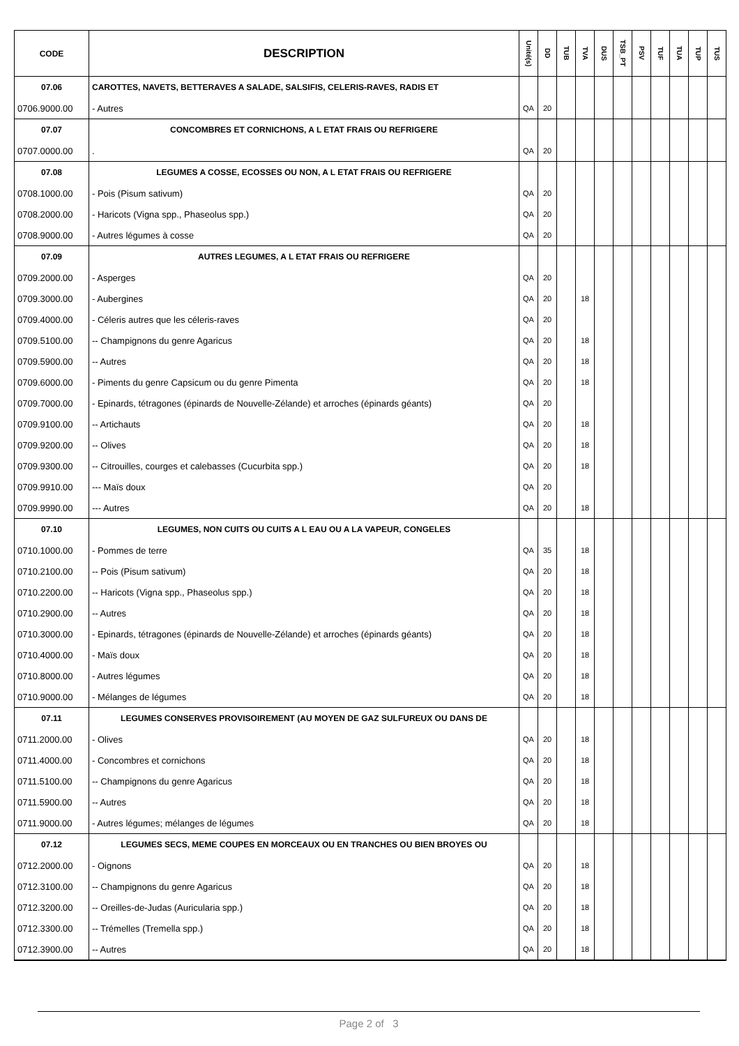| CODE | DESCRIPTION | Unité(s) | DD | TUB | TVA | DUS | TSB_PT | PSV | TUF | TUA | TUP | TUS |
| --- | --- | --- | --- | --- | --- | --- | --- | --- | --- | --- | --- | --- |
| 07.06 | CAROTTES, NAVETS, BETTERAVES A SALADE, SALSIFIS, CELERIS-RAVES, RADIS ET | | | | | | | | | | | |
| 0706.9000.00 | - Autres | QA | 20 | | | | | | | | | |
| 07.07 | CONCOMBRES ET CORNICHONS, A L ETAT FRAIS OU REFRIGERE | | | | | | | | | | | |
| 0707.0000.00 | . | QA | 20 | | | | | | | | | |
| 07.08 | LEGUMES A COSSE, ECOSSES OU NON, A L ETAT FRAIS OU REFRIGERE | | | | | | | | | | | |
| 0708.1000.00 | - Pois (Pisum sativum) | QA | 20 | | | | | | | | | |
| 0708.2000.00 | - Haricots (Vigna spp., Phaseolus spp.) | QA | 20 | | | | | | | | | |
| 0708.9000.00 | - Autres légumes à cosse | QA | 20 | | | | | | | | | |
| 07.09 | AUTRES LEGUMES, A L ETAT FRAIS OU REFRIGERE | | | | | | | | | | | |
| 0709.2000.00 | - Asperges | QA | 20 | | | | | | | | | |
| 0709.3000.00 | - Aubergines | QA | 20 | | 18 | | | | | | | |
| 0709.4000.00 | - Céleris autres que les céleris-raves | QA | 20 | | | | | | | | | |
| 0709.5100.00 | -- Champignons du genre Agaricus | QA | 20 | | 18 | | | | | | | |
| 0709.5900.00 | -- Autres | QA | 20 | | 18 | | | | | | | |
| 0709.6000.00 | - Piments du genre Capsicum ou du genre Pimenta | QA | 20 | | 18 | | | | | | | |
| 0709.7000.00 | - Epinards, tétragones (épinards de Nouvelle-Zélande) et arroches (épinards géants) | QA | 20 | | | | | | | | | |
| 0709.9100.00 | -- Artichauts | QA | 20 | | 18 | | | | | | | |
| 0709.9200.00 | -- Olives | QA | 20 | | 18 | | | | | | | |
| 0709.9300.00 | -- Citrouilles, courges et calebasses (Cucurbita spp.) | QA | 20 | | 18 | | | | | | | |
| 0709.9910.00 | --- Maïs doux | QA | 20 | | | | | | | | | |
| 0709.9990.00 | --- Autres | QA | 20 | | 18 | | | | | | | |
| 07.10 | LEGUMES, NON CUITS OU CUITS A L EAU OU A LA VAPEUR, CONGELES | | | | | | | | | | | |
| 0710.1000.00 | - Pommes de terre | QA | 35 | | 18 | | | | | | | |
| 0710.2100.00 | -- Pois (Pisum sativum) | QA | 20 | | 18 | | | | | | | |
| 0710.2200.00 | -- Haricots (Vigna spp., Phaseolus spp.) | QA | 20 | | 18 | | | | | | | |
| 0710.2900.00 | -- Autres | QA | 20 | | 18 | | | | | | | |
| 0710.3000.00 | - Epinards, tétragones (épinards de Nouvelle-Zélande) et arroches (épinards géants) | QA | 20 | | 18 | | | | | | | |
| 0710.4000.00 | - Maïs doux | QA | 20 | | 18 | | | | | | | |
| 0710.8000.00 | - Autres légumes | QA | 20 | | 18 | | | | | | | |
| 0710.9000.00 | - Mélanges de légumes | QA | 20 | | 18 | | | | | | | |
| 07.11 | LEGUMES CONSERVES PROVISOIREMENT (AU MOYEN DE GAZ SULFUREUX OU DANS DE | | | | | | | | | | | |
| 0711.2000.00 | - Olives | QA | 20 | | 18 | | | | | | | |
| 0711.4000.00 | - Concombres et cornichons | QA | 20 | | 18 | | | | | | | |
| 0711.5100.00 | -- Champignons du genre Agaricus | QA | 20 | | 18 | | | | | | | |
| 0711.5900.00 | -- Autres | QA | 20 | | 18 | | | | | | | |
| 0711.9000.00 | - Autres légumes; mélanges de légumes | QA | 20 | | 18 | | | | | | | |
| 07.12 | LEGUMES SECS, MEME COUPES EN MORCEAUX OU EN TRANCHES OU BIEN BROYES OU | | | | | | | | | | | |
| 0712.2000.00 | - Oignons | QA | 20 | | 18 | | | | | | | |
| 0712.3100.00 | -- Champignons du genre Agaricus | QA | 20 | | 18 | | | | | | | |
| 0712.3200.00 | -- Oreilles-de-Judas (Auricularia spp.) | QA | 20 | | 18 | | | | | | | |
| 0712.3300.00 | -- Trémelles (Tremella spp.) | QA | 20 | | 18 | | | | | | | |
| 0712.3900.00 | -- Autres | QA | 20 | | 18 | | | | | | | |
Page 2 of 3